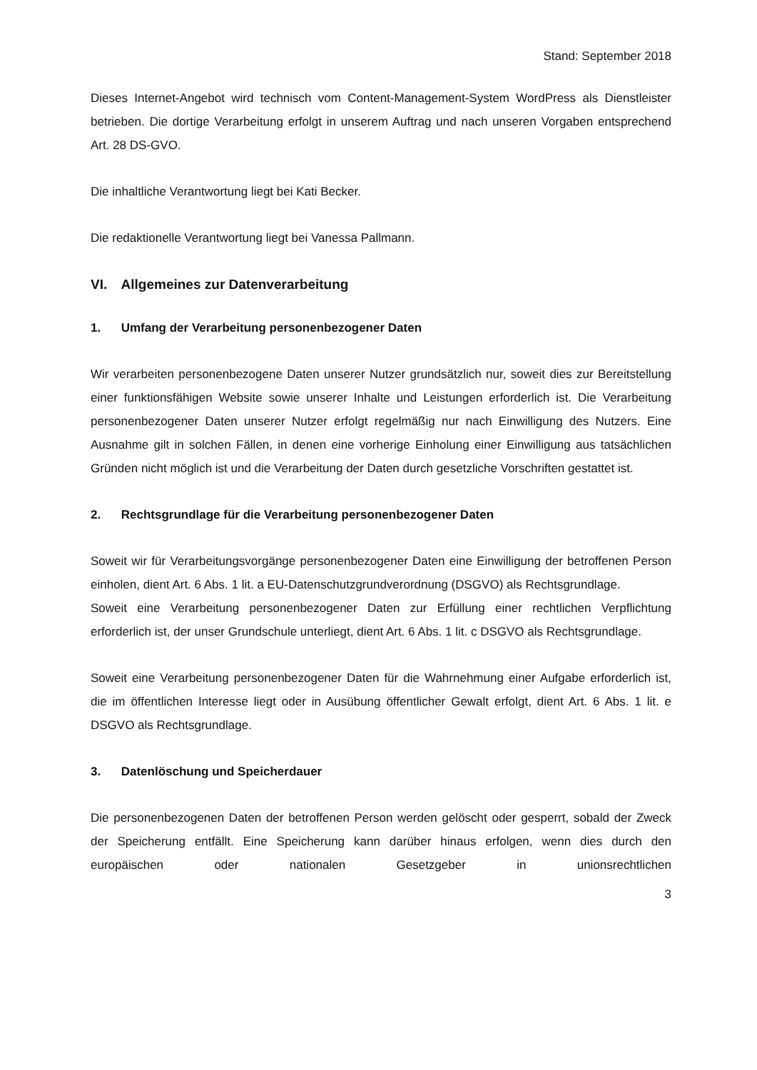Stand: September 2018
Dieses Internet-Angebot wird technisch vom Content-Management-System WordPress als Dienstleister betrieben. Die dortige Verarbeitung erfolgt in unserem Auftrag und nach unseren Vorgaben entsprechend Art. 28 DS-GVO.
Die inhaltliche Verantwortung liegt bei Kati Becker.
Die redaktionelle Verantwortung liegt bei Vanessa Pallmann.
VI. Allgemeines zur Datenverarbeitung
1. Umfang der Verarbeitung personenbezogener Daten
Wir verarbeiten personenbezogene Daten unserer Nutzer grundsätzlich nur, soweit dies zur Bereitstellung einer funktionsfähigen Website sowie unserer Inhalte und Leistungen erforderlich ist. Die Verarbeitung personenbezogener Daten unserer Nutzer erfolgt regelmäßig nur nach Einwilligung des Nutzers. Eine Ausnahme gilt in solchen Fällen, in denen eine vorherige Einholung einer Einwilligung aus tatsächlichen Gründen nicht möglich ist und die Verarbeitung der Daten durch gesetzliche Vorschriften gestattet ist.
2. Rechtsgrundlage für die Verarbeitung personenbezogener Daten
Soweit wir für Verarbeitungsvorgänge personenbezogener Daten eine Einwilligung der betroffenen Person einholen, dient Art. 6 Abs. 1 lit. a EU-Datenschutzgrundverordnung (DSGVO) als Rechtsgrundlage.
Soweit eine Verarbeitung personenbezogener Daten zur Erfüllung einer rechtlichen Verpflichtung erforderlich ist, der unser Grundschule unterliegt, dient Art. 6 Abs. 1 lit. c DSGVO als Rechtsgrundlage.
Soweit eine Verarbeitung personenbezogener Daten für die Wahrnehmung einer Aufgabe erforderlich ist, die im öffentlichen Interesse liegt oder in Ausübung öffentlicher Gewalt erfolgt, dient Art. 6 Abs. 1 lit. e DSGVO als Rechtsgrundlage.
3. Datenlöschung und Speicherdauer
Die personenbezogenen Daten der betroffenen Person werden gelöscht oder gesperrt, sobald der Zweck der Speicherung entfällt. Eine Speicherung kann darüber hinaus erfolgen, wenn dies durch den europäischen oder nationalen Gesetzgeber in unionsrechtlichen
3